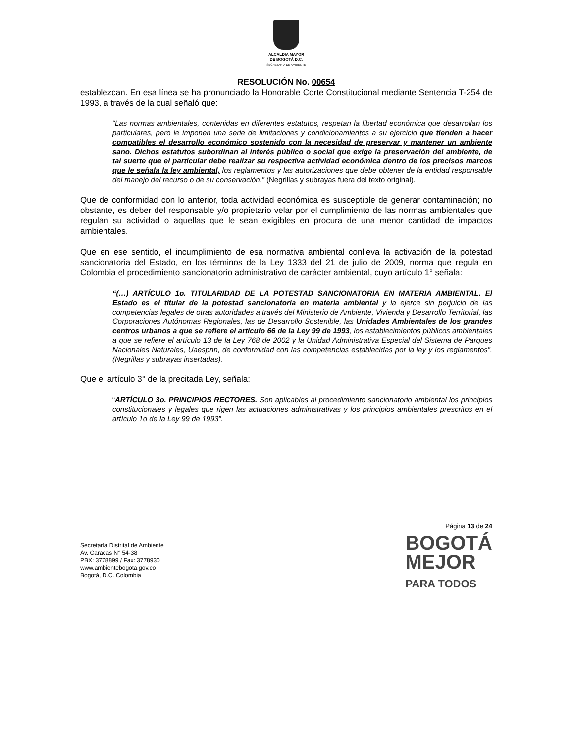ALCALDÍA MAYOR
DE BOGOTÁ D.C.
SECRETARÍA DE AMBIENTE
RESOLUCIÓN No. 00654
establezcan. En esa línea se ha pronunciado la Honorable Corte Constitucional mediante Sentencia T-254 de 1993, a través de la cual señaló que:
“Las normas ambientales, contenidas en diferentes estatutos, respetan la libertad económica que desarrollan los particulares, pero le imponen una serie de limitaciones y condicionamientos a su ejercicio que tienden a hacer compatibles el desarrollo económico sostenido con la necesidad de preservar y mantener un ambiente sano. Dichos estatutos subordinan al interés público o social que exige la preservación del ambiente, de tal suerte que el particular debe realizar su respectiva actividad económica dentro de los precisos marcos que le señala la ley ambiental, los reglamentos y las autorizaciones que debe obtener de la entidad responsable del manejo del recurso o de su conservación.” (Negrillas y subrayas fuera del texto original).
Que de conformidad con lo anterior, toda actividad económica es susceptible de generar contaminación; no obstante, es deber del responsable y/o propietario velar por el cumplimiento de las normas ambientales que regulan su actividad o aquellas que le sean exigibles en procura de una menor cantidad de impactos ambientales.
Que en ese sentido, el incumplimiento de esa normativa ambiental conlleva la activación de la potestad sancionatoria del Estado, en los términos de la Ley 1333 del 21 de julio de 2009, norma que regula en Colombia el procedimiento sancionatorio administrativo de carácter ambiental, cuyo artículo 1° señala:
“(…) ARTÍCULO 1o. TITULARIDAD DE LA POTESTAD SANCIONATORIA EN MATERIA AMBIENTAL. El Estado es el titular de la potestad sancionatoria en materia ambiental y la ejerce sin perjuicio de las competencias legales de otras autoridades a través del Ministerio de Ambiente, Vivienda y Desarrollo Territorial, las Corporaciones Autónomas Regionales, las de Desarrollo Sostenible, las Unidades Ambientales de los grandes centros urbanos a que se refiere el artículo 66 de la Ley 99 de 1993, los establecimientos públicos ambientales a que se refiere el artículo 13 de la Ley 768 de 2002 y la Unidad Administrativa Especial del Sistema de Parques Nacionales Naturales, Uaespnn, de conformidad con las competencias establecidas por la ley y los reglamentos”. (Negrillas y subrayas insertadas).
Que el artículo 3° de la precitada Ley, señala:
“ARTÍCULO 3o. PRINCIPIOS RECTORES. Son aplicables al procedimiento sancionatorio ambiental los principios constitucionales y legales que rigen las actuaciones administrativas y los principios ambientales prescritos en el artículo 1o de la Ley 99 de 1993”.
Secretaría Distrital de Ambiente
Av. Caracas N° 54-38
PBX: 3778899 / Fax: 3778930
www.ambientebogota.gov.co
Bogotá, D.C. Colombia
Página 13 de 24
BOGOTÁ
MEJOR
PARA TODOS